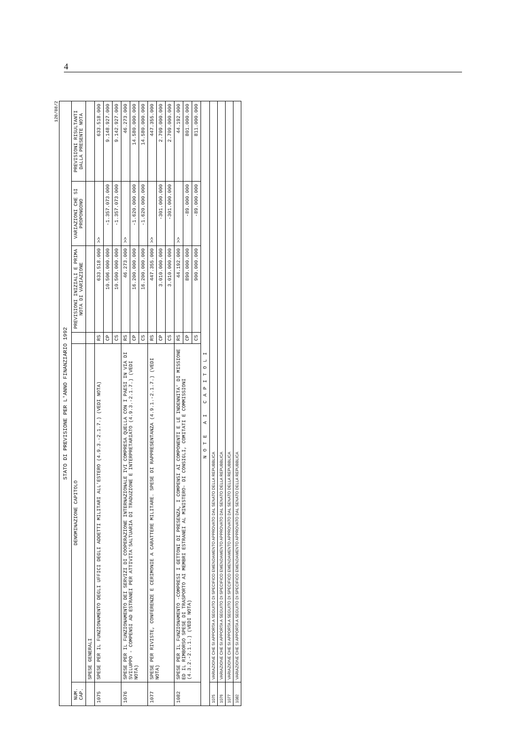4
120/08/2
STATO DI PREVISIONE PER L'ANNO FINANZIARIO 1992
| NUM. CAP. | DENOMINAZIONE CAPITOLO | | PREVISIONI INIZIALI E PRIMA NOTA DI VARIAZIONE | VARIAZIONI CHE SI PROPONGONO | PREVISIONI RISULTANTI DALLA PRESENTE NOTA |
| --- | --- | --- | --- | --- | --- |
| | SPESE GENERALI | | | | |
| 1075 | SPESE PER IL FUNZIONAMENTO DEGLI UFFICI DEGLI ADDETTI MILITARI ALL'ESTERO (4.9.3.-2.1.7.) (VEDI NOTA) | RS | 633.518.000 | >> | 633.518.000 |
| | | CP | 10.506.000.000 | -1.357.073.000 | 9.148.927.000 |
| | | CS | 10.500.000.000 | -1.357.073.000 | 9.142.927.000 |
| 1076 | SPESE PER IL FUNZIONAMENTO DEI SERVIZI DI COOPERAZIONE INTERNAZIONALE IVI COMPRESA QUELLA CON I PAESI IN VIA DI SVILUPPO - COMPENSI AD ESTRANEI PER ATTIVITA'SALTUARIA DI TRADUZIONE E INTERPRETARIATO (4.9.3.-2.1.7.) (VEDI NOTA) | RS | 46.273.000 | >> | 46.273.000 |
| | | CP | 16.200.000.000 | -1.620.000.000 | 14.580.000.000 |
| | | CS | 16.200.000.000 | -1.620.000.000 | 14.580.000.000 |
| 1077 | SPESE PER RIVISTE, CONFERENZE E CERIMONIE A CARATTERE MILITARE. SPESE DI RAPPRESENTANZA (4.9.1.-2.1.7.) (VEDI NOTA) | RS | 447.355.000 | >> | 447.355.000 |
| | | CP | 3.010.000.000 | -301.000.000 | 2.709.000.000 |
| | | CS | 3.010.000.000 | -301.000.000 | 2.709.000.000 |
| 1082 | SPESE PER IL FUNZIONAMENTO -COMPRESI I GETTONI DI PRESENZA, I COMPENSI AI COMPONENTI E LE INDENNITA' DI MISSIONE ED IL RIMBORSO SPESE DI TRASPORTO AI MEMBRI ESTRANEI AL MINISTERO- DI CONSIGLI, COMITATI E COMMISSIONI (4.3.2.-2.1.1.) (VEDI NOTA) | RS | 44.192.000 | >> | 44.192.000 |
| | | CP | 890.000.000 | -89.000.000 | 801.000.000 |
| | | CS | 900.000.000 | -89.000.000 | 811.000.000 |
| NOTE AI CAPITOLI | | | | | |
| 1075 | VARIAZIONE CHE SI APPORTA A SEGUITO DI SPECIFICO EMENDAMENTO APPROVATO DAL SENATO DELLA REPUBBLICA | | | | |
| 1076 | VARIAZIONE CHE SI APPORTA A SEGUITO DI SPECIFICO EMENDAMENTO APPROVATO DAL SENATO DELLA REPUBBLICA | | | | |
| 1077 | VARIAZIONE CHE SI APPORTA A SEGUITO DI SPECIFICO EMENDAMENTO APPROVATO DAL SENATO DELLA REPUBBLICA | | | | |
| 1082 | VARIAZIONE CHE SI APPORTA A SEGUITO DI SPECIFICO EMENDAMENTO APPROVATO DAL SENATO DELLA REPUBBLICA | | | | |